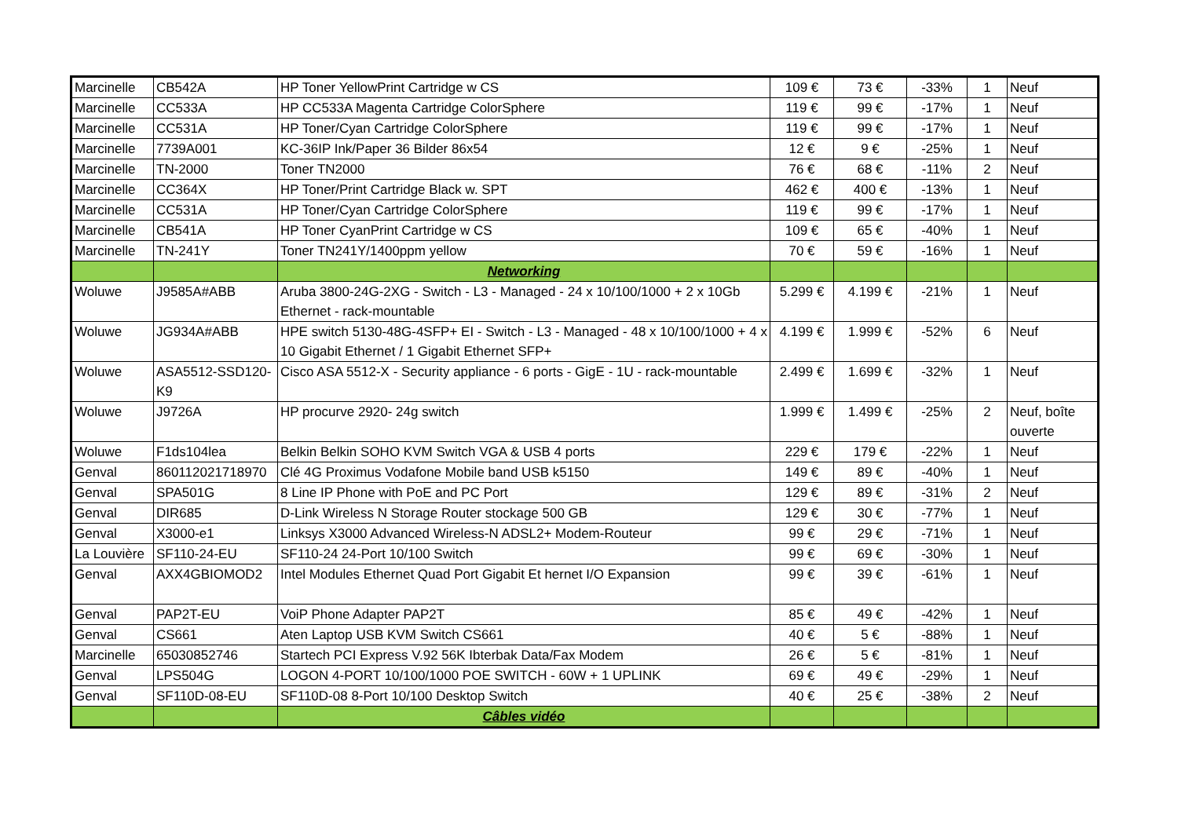| Marcinelle | CB542A | HP Toner YellowPrint Cartridge w CS | 109 € | 73 € | -33% | 1 | Neuf |
| Marcinelle | CC533A | HP CC533A Magenta Cartridge ColorSphere | 119 € | 99 € | -17% | 1 | Neuf |
| Marcinelle | CC531A | HP Toner/Cyan Cartridge ColorSphere | 119 € | 99 € | -17% | 1 | Neuf |
| Marcinelle | 7739A001 | KC-36IP Ink/Paper 36 Bilder 86x54 | 12 € | 9 € | -25% | 1 | Neuf |
| Marcinelle | TN-2000 | Toner TN2000 | 76 € | 68 € | -11% | 2 | Neuf |
| Marcinelle | CC364X | HP Toner/Print Cartridge Black w. SPT | 462 € | 400 € | -13% | 1 | Neuf |
| Marcinelle | CC531A | HP Toner/Cyan Cartridge ColorSphere | 119 € | 99 € | -17% | 1 | Neuf |
| Marcinelle | CB541A | HP Toner CyanPrint Cartridge w CS | 109 € | 65 € | -40% | 1 | Neuf |
| Marcinelle | TN-241Y | Toner TN241Y/1400ppm yellow | 70 € | 59 € | -16% | 1 | Neuf |
| | | Networking | | | | | |
| Woluwe | J9585A#ABB | Aruba 3800-24G-2XG - Switch - L3 - Managed - 24 x 10/100/1000 + 2 x 10Gb Ethernet - rack-mountable | 5.299 € | 4.199 € | -21% | 1 | Neuf |
| Woluwe | JG934A#ABB | HPE switch 5130-48G-4SFP+ EI - Switch - L3 - Managed - 48 x 10/100/1000 + 4 x 10 Gigabit Ethernet / 1 Gigabit Ethernet SFP+ | 4.199 € | 1.999 € | -52% | 6 | Neuf |
| Woluwe | ASA5512-SSD120-K9 | Cisco ASA 5512-X - Security appliance - 6 ports - GigE - 1U - rack-mountable | 2.499 € | 1.699 € | -32% | 1 | Neuf |
| Woluwe | J9726A | HP procurve 2920- 24g switch | 1.999 € | 1.499 € | -25% | 2 | Neuf, boîte ouverte |
| Woluwe | F1ds104lea | Belkin Belkin SOHO KVM Switch VGA & USB 4 ports | 229 € | 179 € | -22% | 1 | Neuf |
| Genval | 860112021718970 | Clé 4G Proximus Vodafone Mobile band USB k5150 | 149 € | 89 € | -40% | 1 | Neuf |
| Genval | SPA501G | 8 Line IP Phone with PoE and PC Port | 129 € | 89 € | -31% | 2 | Neuf |
| Genval | DIR685 | D-Link Wireless N Storage Router stockage 500 GB | 129 € | 30 € | -77% | 1 | Neuf |
| Genval | X3000-e1 | Linksys X3000 Advanced Wireless-N ADSL2+ Modem-Routeur | 99 € | 29 € | -71% | 1 | Neuf |
| La Louvière | SF110-24-EU | SF110-24 24-Port 10/100 Switch | 99 € | 69 € | -30% | 1 | Neuf |
| Genval | AXX4GBIOMOD2 | Intel Modules Ethernet Quad Port Gigabit Et hernet I/O Expansion | 99 € | 39 € | -61% | 1 | Neuf |
| Genval | PAP2T-EU | VoiP Phone Adapter PAP2T | 85 € | 49 € | -42% | 1 | Neuf |
| Genval | CS661 | Aten Laptop USB KVM Switch CS661 | 40 € | 5 € | -88% | 1 | Neuf |
| Marcinelle | 65030852746 | Startech PCI Express V.92 56K Ibterbak Data/Fax Modem | 26 € | 5 € | -81% | 1 | Neuf |
| Genval | LPS504G | LOGON 4-PORT 10/100/1000 POE SWITCH - 60W + 1 UPLINK | 69 € | 49 € | -29% | 1 | Neuf |
| Genval | SF110D-08-EU | SF110D-08 8-Port 10/100 Desktop Switch | 40 € | 25 € | -38% | 2 | Neuf |
| | | Câbles vidéo | | | | | |